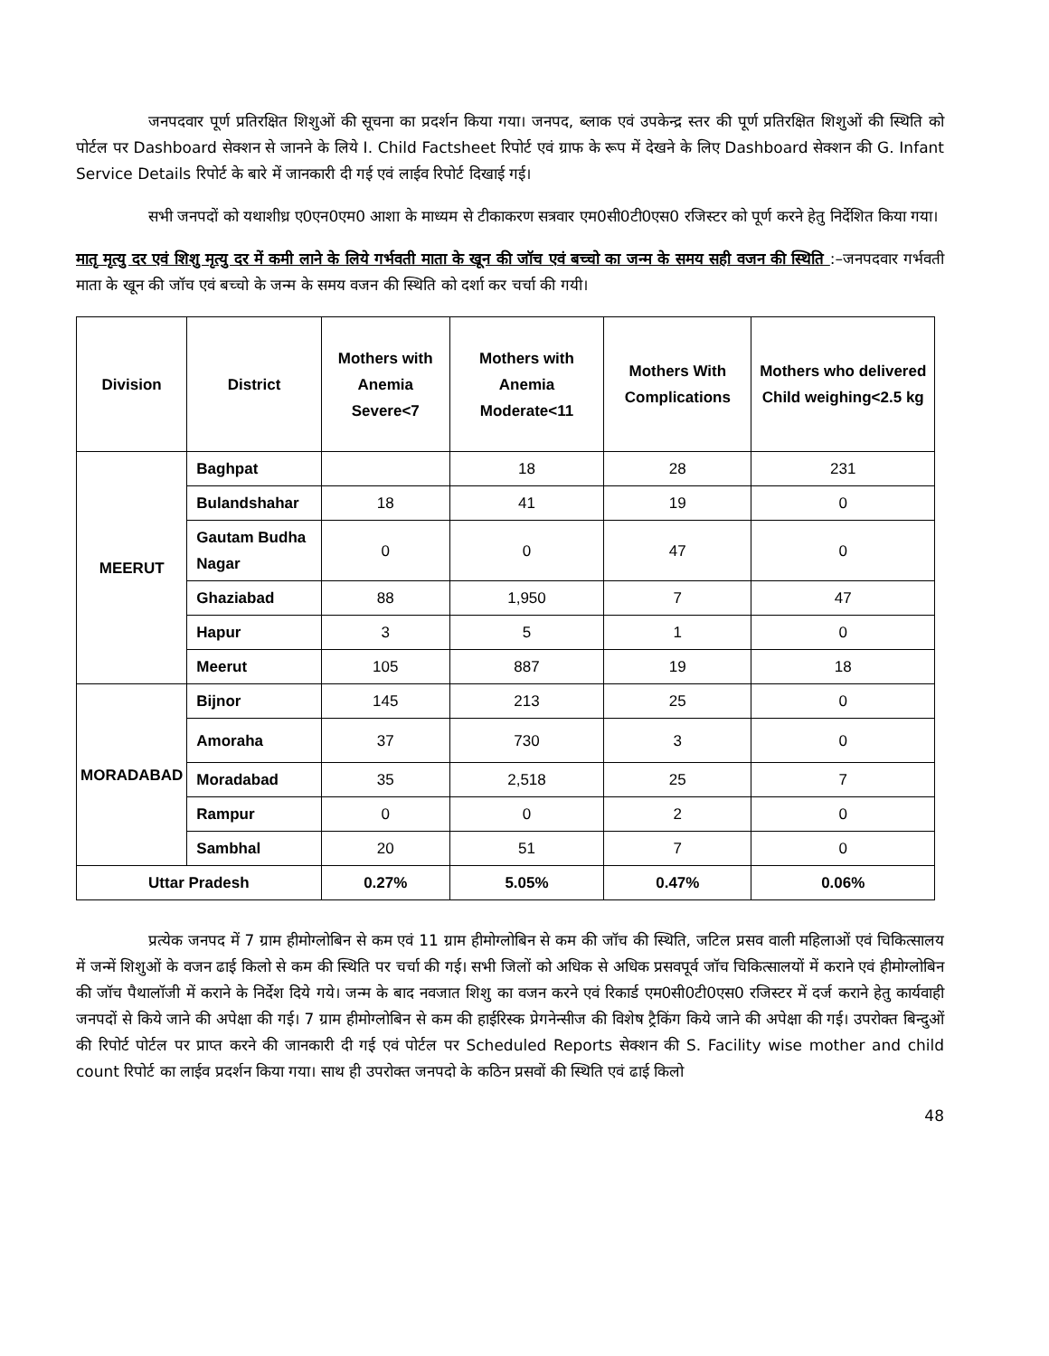जनपदवार पूर्ण प्रतिरक्षित शिशुओं की सूचना का प्रदर्शन किया गया। जनपद, ब्लाक एवं उपकेन्द्र स्तर की पूर्ण प्रतिरक्षित शिशुओं की स्थिति को पोर्टल पर Dashboard सेक्शन से जानने के लिये I. Child Factsheet रिपोर्ट एवं ग्राफ के रूप में देखने के लिए Dashboard सेक्शन की G. Infant Service Details रिपोर्ट के बारे में जानकारी दी गई एवं लाईव रिपोर्ट दिखाई गई।
सभी जनपदों को यथाशीध्र ए0एन0एम0 आशा के माध्यम से टीकाकरण सत्रवार एम0सी0टी0एस0 रजिस्टर को पूर्ण करने हेतु निर्देशित किया गया।
मातृ मृत्यु दर एवं शिशु मृत्यु दर में कमी लाने के लिये गर्भवती माता के खून की जॉच एवं बच्चो का जन्म के समय सही वजन की स्थिति :–जनपदवार गर्भवती माता के खून की जॉच एवं बच्चो के जन्म के समय वजन की स्थिति को दर्शा कर चर्चा की गयी।
| Division | District | Mothers with Anemia Severe<7 | Mothers with Anemia Moderate<11 | Mothers With Complications | Mothers who delivered Child weighing<2.5 kg |
| --- | --- | --- | --- | --- | --- |
| MEERUT | Baghpat | | 18 | 28 | 231 |
| | Bulandshahar | 18 | 41 | 19 | 0 |
| | Gautam Budha Nagar | 0 | 0 | 47 | 0 |
| | Ghaziabad | 88 | 1,950 | 7 | 47 |
| | Hapur | 3 | 5 | 1 | 0 |
| | Meerut | 105 | 887 | 19 | 18 |
| MORADABAD | Bijnor | 145 | 213 | 25 | 0 |
| | Amoraha | 37 | 730 | 3 | 0 |
| | Moradabad | 35 | 2,518 | 25 | 7 |
| | Rampur | 0 | 0 | 2 | 0 |
| | Sambhal | 20 | 51 | 7 | 0 |
| Uttar Pradesh | | 0.27% | 5.05% | 0.47% | 0.06% |
प्रत्येक जनपद में 7 ग्राम हीमोग्लोबिन से कम एवं 11 ग्राम हीमोग्लोबिन से कम की जॉच की स्थिति, जटिल प्रसव वाली महिलाओं एवं चिकित्सालय में जन्में शिशुओं के वजन ढाई किलो से कम की स्थिति पर चर्चा की गई। सभी जिलों को अधिक से अधिक प्रसवपूर्व जॉच चिकित्सालयों में कराने एवं हीमोग्लोबिन की जॉच पैथालॉजी में कराने के निर्देश दिये गये। जन्म के बाद नवजात शिशु का वजन करने एवं रिकार्ड एम0सी0टी0एस0 रजिस्टर में दर्ज कराने हेतु कार्यवाही जनपदों से किये जाने की अपेक्षा की गई। 7 ग्राम हीमोग्लोबिन से कम की हाईरिस्क प्रेगनेन्सीज की विशेष ट्रैकिंग किये जाने की अपेक्षा की गई। उपरोक्त बिन्दुओं की रिपोर्ट पोर्टल पर प्राप्त करने की जानकारी दी गई एवं पोर्टल पर Scheduled Reports सेक्शन की S. Facility wise mother and child count रिपोर्ट का लाईव प्रदर्शन किया गया। साथ ही उपरोक्त जनपदो के कठिन प्रसवों की स्थिति एवं ढाई किलो
48